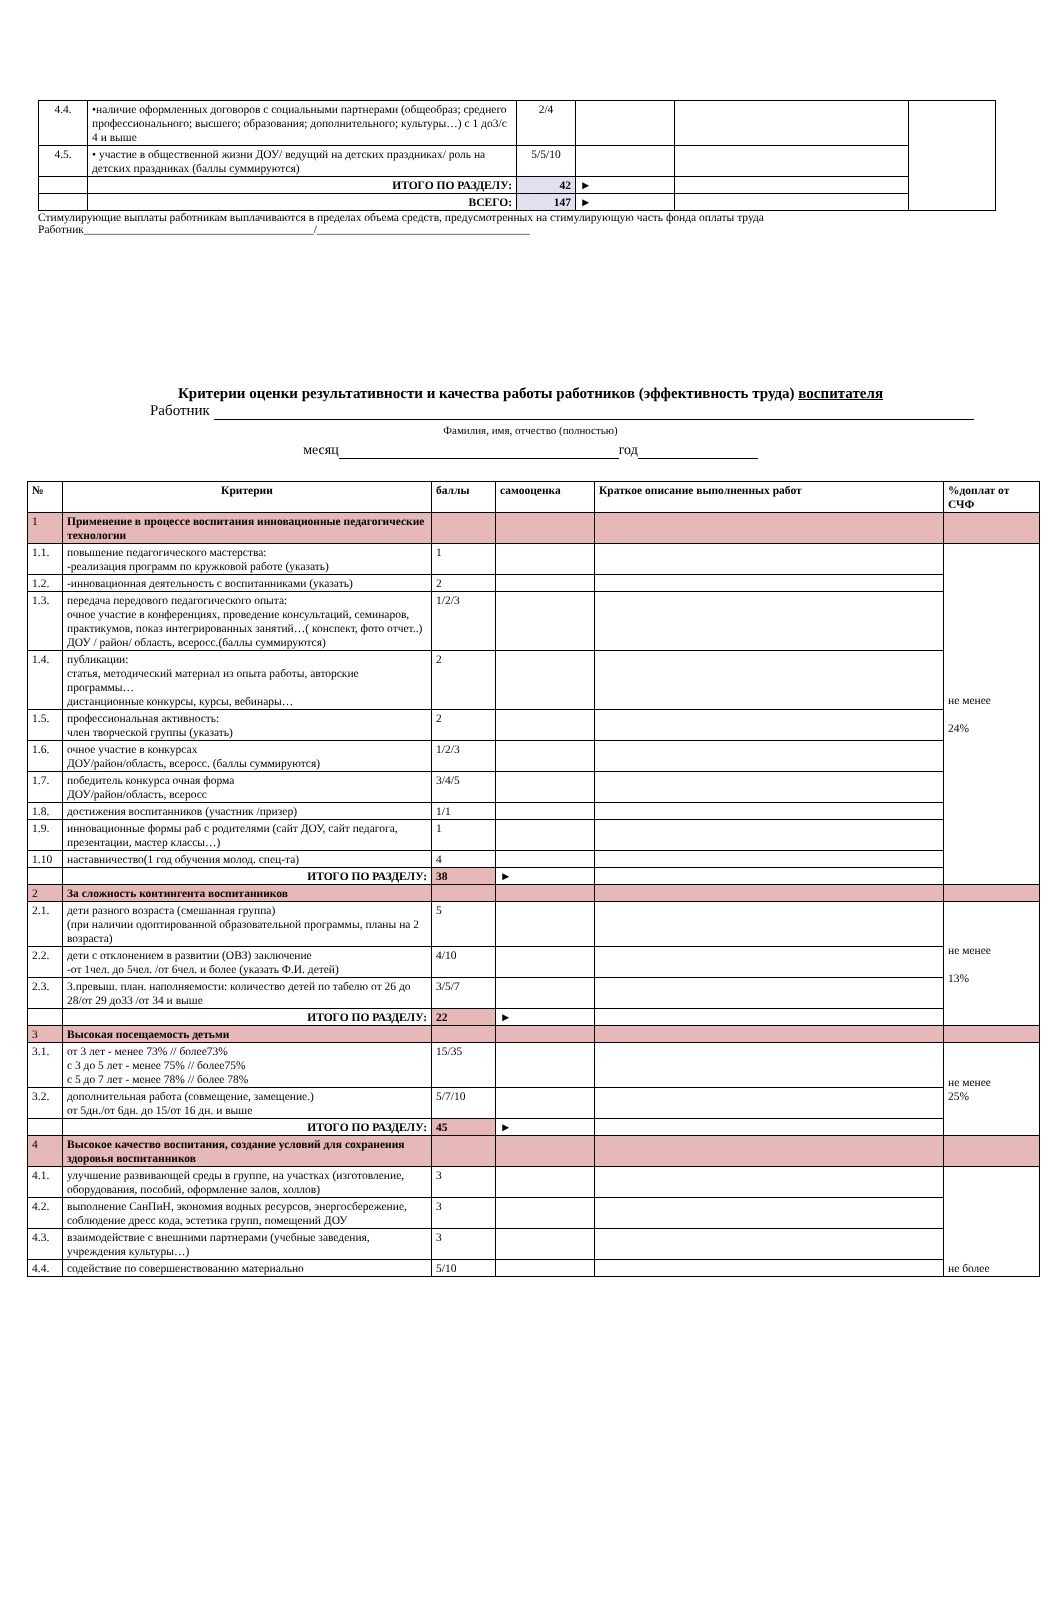| 4.4. | •наличие оформленных договоров с социальными партнерами (общеобраз; среднего профессионального; высшего; образования; дополнительного; культуры…) с 1 до3/с 4 и выше | 2/4 | | | |
| 4.5. | • участие в общественной жизни ДОУ/ ведущий на детских праздниках/ роль на детских праздниках (баллы суммируются) | 5/5/10 | | | |
| | ИТОГО ПО РАЗДЕЛУ: | 42 | ► | | |
| | ВСЕГО: | 147 | ► | | |
Стимулирующие выплаты работникам выплачиваются в пределах объема средств, предусмотренных на стимулирующую часть фонда оплаты труда
Работник________________________________________/_____________________________________
Критерии оценки результативности и качества работы работников (эффективность труда) воспитателя
Работник
Фамилия, имя, отчество (полностью)
месяц год
| № | Критерии | баллы | самооценка | Краткое описание выполненных работ | %доплат от СЧФ |
| --- | --- | --- | --- | --- | --- |
| 1 | Применение в процессе воспитания инновационные педагогические технологии | | | | |
| 1.1. | повышение педагогического мастерства: -реализация программ по кружковой работе (указать) | 1 | | | не менее 24% |
| 1.2. | -инновационная деятельность с воспитанниками (указать) | 2 | | | |
| 1.3. | передача передового педагогического опыта: очное участие в конференциях, проведение консультаций, семинаров, практикумов, показ интегрированных занятий…( конспект, фото отчет..) ДОУ / район/ область, всеросс.(баллы суммируются) | 1/2/3 | | | |
| 1.4. | публикации: статья, методический материал из опыта работы, авторские программы… дистанционные конкурсы, курсы, вебинары… | 2 | | | |
| 1.5. | профессиональная активность: член творческой группы (указать) | 2 | | | |
| 1.6. | очное участие в конкурсах ДОУ/район/область, всеросс. (баллы суммируются) | 1/2/3 | | | |
| 1.7. | победитель конкурса очная форма ДОУ/район/область, всеросс | 3/4/5 | | | |
| 1.8. | достижения воспитанников (участник /призер) | 1/1 | | | |
| 1.9. | инновационные формы раб с родителями (сайт ДОУ, сайт педагога, презентации, мастер классы…) | 1 | | | |
| 1.10 | наставничество(1 год обучения молод. спец-та) | 4 | | | |
| | ИТОГО ПО РАЗДЕЛУ: | 38 | ► | | |
| 2 | За сложность контингента воспитанников | | | | |
| 2.1. | дети разного возраста (смешанная группа) (при наличии одоптированной образовательной программы, планы на 2 возраста) | 5 | | | не менее 13% |
| 2.2. | дети с отклонением в развитии (ОВЗ) заключение -от 1чел. до 5чел. /от 6чел. и более (указать Ф.И. детей) | 4/10 | | | |
| 2.3. | 3.превыш. план. наполняемости: количество детей по табелю от 26 до 28/от 29 до33 /от 34 и выше | 3/5/7 | | | |
| | ИТОГО ПО РАЗДЕЛУ: | 22 | ► | | |
| 3 | Высокая посещаемость детьми | | | | |
| 3.1. | от 3 лет - менее 73% // более73% с 3 до 5 лет - менее 75% // более75% с 5 до 7 лет - менее 78% // более 78% | 15/35 | | | не менее 25% |
| 3.2. | дополнительная работа (совмещение, замещение.) от 5дн./от 6дн. до 15/от 16 дн. и выше | 5/7/10 | | | |
| | ИТОГО ПО РАЗДЕЛУ: | 45 | ► | | |
| 4 | Высокое качество воспитания, создание условий для сохранения здоровья воспитанников | | | | |
| 4.1. | улучшение развивающей среды в группе, на участках (изготовление, оборудования, пособий, оформление залов, холлов) | 3 | | | не более |
| 4.2. | выполнение СанПиН, экономия водных ресурсов, энергосбережение, соблюдение дресс кода, эстетика групп, помещений ДОУ | 3 | | | |
| 4.3. | взаимодействие с внешними партнерами (учебные заведения, учреждения культуры…) | 3 | | | |
| 4.4. | содействие по совершенствованию материально | 5/10 | | | |